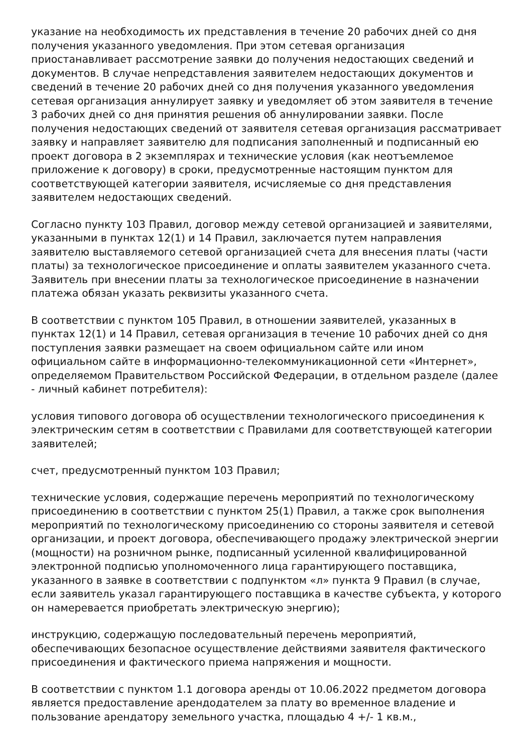указание на необходимость их представления в течение 20 рабочих дней со дня получения указанного уведомления. При этом сетевая организация приостанавливает рассмотрение заявки до получения недостающих сведений и документов. В случае непредставления заявителем недостающих документов и сведений в течение 20 рабочих дней со дня получения указанного уведомления сетевая организация аннулирует заявку и уведомляет об этом заявителя в течение 3 рабочих дней со дня принятия решения об аннулировании заявки. После получения недостающих сведений от заявителя сетевая организация рассматривает заявку и направляет заявителю для подписания заполненный и подписанный ею проект договора в 2 экземплярах и технические условия (как неотъемлемое приложение к договору) в сроки, предусмотренные настоящим пунктом для соответствующей категории заявителя, исчисляемые со дня представления заявителем недостающих сведений.
Согласно пункту 103 Правил, договор между сетевой организацией и заявителями, указанными в пунктах 12(1) и 14 Правил, заключается путем направления заявителю выставляемого сетевой организацией счета для внесения платы (части платы) за технологическое присоединение и оплаты заявителем указанного счета. Заявитель при внесении платы за технологическое присоединение в назначении платежа обязан указать реквизиты указанного счета.
В соответствии с пунктом 105 Правил, в отношении заявителей, указанных в пунктах 12(1) и 14 Правил, сетевая организация в течение 10 рабочих дней со дня поступления заявки размещает на своем официальном сайте или ином официальном сайте в информационно-телекоммуникационной сети «Интернет», определяемом Правительством Российской Федерации, в отдельном разделе (далее - личный кабинет потребителя):
условия типового договора об осуществлении технологического присоединения к электрическим сетям в соответствии с Правилами для соответствующей категории заявителей;
счет, предусмотренный пунктом 103 Правил;
технические условия, содержащие перечень мероприятий по технологическому присоединению в соответствии с пунктом 25(1) Правил, а также срок выполнения мероприятий по технологическому присоединению со стороны заявителя и сетевой организации, и проект договора, обеспечивающего продажу электрической энергии (мощности) на розничном рынке, подписанный усиленной квалифицированной электронной подписью уполномоченного лица гарантирующего поставщика, указанного в заявке в соответствии с подпунктом «л» пункта 9 Правил (в случае, если заявитель указал гарантирующего поставщика в качестве субъекта, у которого он намеревается приобретать электрическую энергию);
инструкцию, содержащую последовательный перечень мероприятий, обеспечивающих безопасное осуществление действиями заявителя фактического присоединения и фактического приема напряжения и мощности.
В соответствии с пунктом 1.1 договора аренды от 10.06.2022 предметом договора является предоставление арендодателем за плату во временное владение и пользование арендатору земельного участка, площадью 4 +/- 1 кв.м.,